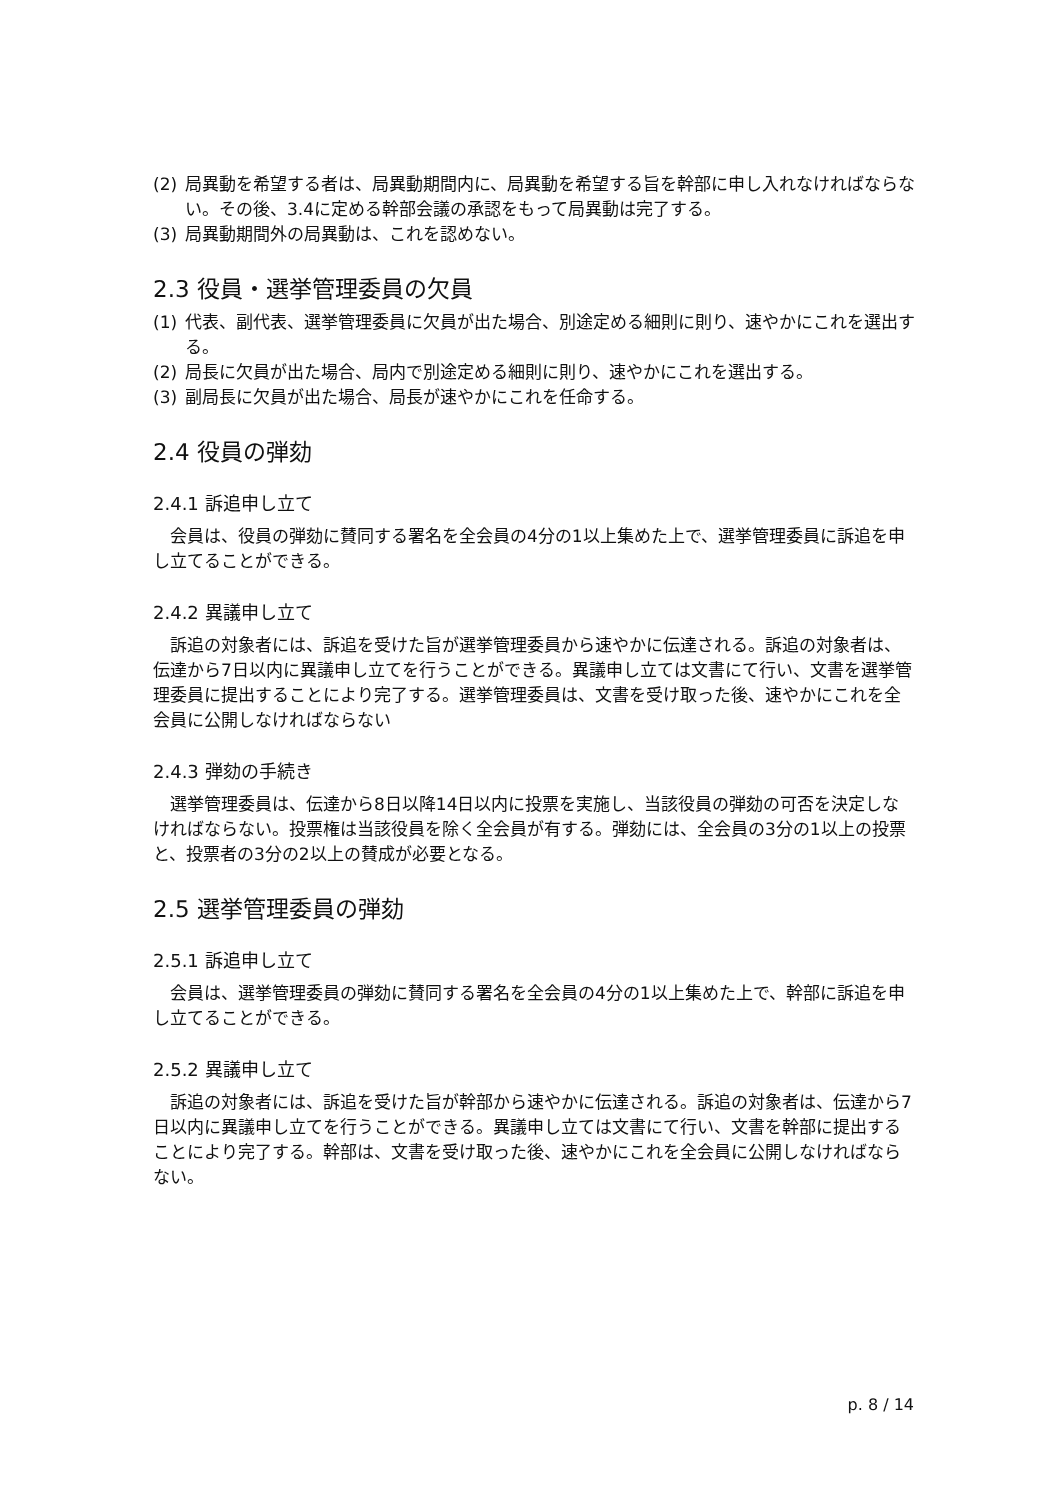(2) 局異動を希望する者は、局異動期間内に、局異動を希望する旨を幹部に申し入れなければならない。その後、3.4に定める幹部会議の承認をもって局異動は完了する。
(3) 局異動期間外の局異動は、これを認めない。
2.3 役員・選挙管理委員の欠員
(1) 代表、副代表、選挙管理委員に欠員が出た場合、別途定める細則に則り、速やかにこれを選出する。
(2) 局長に欠員が出た場合、局内で別途定める細則に則り、速やかにこれを選出する。
(3) 副局長に欠員が出た場合、局長が速やかにこれを任命する。
2.4 役員の弾劾
2.4.1 訴追申し立て
会員は、役員の弾劾に賛同する署名を全会員の4分の1以上集めた上で、選挙管理委員に訴追を申し立てることができる。
2.4.2 異議申し立て
訴追の対象者には、訴追を受けた旨が選挙管理委員から速やかに伝達される。訴追の対象者は、伝達から7日以内に異議申し立てを行うことができる。異議申し立ては文書にて行い、文書を選挙管理委員に提出することにより完了する。選挙管理委員は、文書を受け取った後、速やかにこれを全会員に公開しなければならない
2.4.3 弾劾の手続き
選挙管理委員は、伝達から8日以降14日以内に投票を実施し、当該役員の弾劾の可否を決定しなければならない。投票権は当該役員を除く全会員が有する。弾劾には、全会員の3分の1以上の投票と、投票者の3分の2以上の賛成が必要となる。
2.5 選挙管理委員の弾劾
2.5.1 訴追申し立て
会員は、選挙管理委員の弾劾に賛同する署名を全会員の4分の1以上集めた上で、幹部に訴追を申し立てることができる。
2.5.2 異議申し立て
訴追の対象者には、訴追を受けた旨が幹部から速やかに伝達される。訴追の対象者は、伝達から7日以内に異議申し立てを行うことができる。異議申し立ては文書にて行い、文書を幹部に提出することにより完了する。幹部は、文書を受け取った後、速やかにこれを全会員に公開しなければならない。
p. 8 / 14